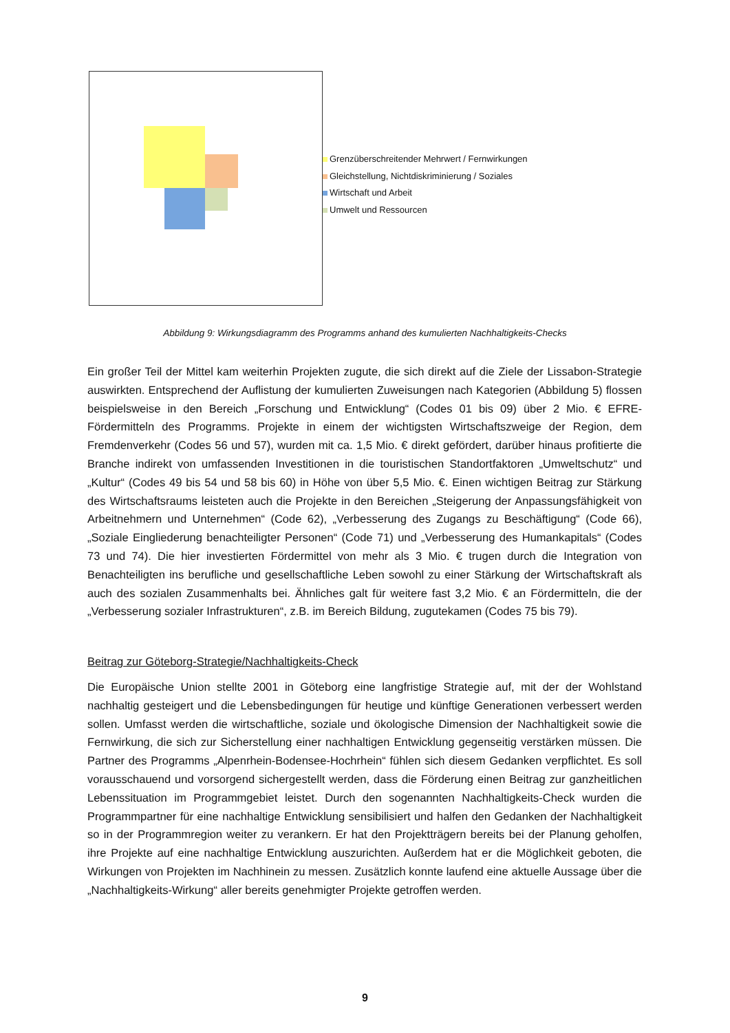Grenzüberschreitender Mehrwert / Fernwirkungen
Gleichstellung, Nichtdiskriminierung / Soziales
Wirtschaft und Arbeit
Umwelt und Ressourcen
Abbildung 9: Wirkungsdiagramm des Programms anhand des kumulierten Nachhaltigkeits-Checks
Ein großer Teil der Mittel kam weiterhin Projekten zugute, die sich direkt auf die Ziele der Lissabon-Strategie auswirkten. Entsprechend der Auflistung der kumulierten Zuweisungen nach Kategorien (Abbildung 5) flossen beispielsweise in den Bereich „Forschung und Entwicklung“ (Codes 01 bis 09) über 2 Mio. € EFRE-Fördermitteln des Programms. Projekte in einem der wichtigsten Wirtschaftszweige der Region, dem Fremdenverkehr (Codes 56 und 57), wurden mit ca. 1,5 Mio. € direkt gefördert, darüber hinaus profitierte die Branche indirekt von umfassenden Investitionen in die touristischen Standortfaktoren „Umweltschutz“ und „Kultur“ (Codes 49 bis 54 und 58 bis 60) in Höhe von über 5,5 Mio. €. Einen wichtigen Beitrag zur Stärkung des Wirtschaftsraums leisteten auch die Projekte in den Bereichen „Steigerung der Anpassungsfähigkeit von Arbeitnehmern und Unternehmen“ (Code 62), „Verbesserung des Zugangs zu Beschäftigung“ (Code 66), „Soziale Eingliederung benachteiligter Personen“ (Code 71) und „Verbesserung des Humankapitals“ (Codes 73 und 74). Die hier investierten Fördermittel von mehr als 3 Mio. € trugen durch die Integration von Benachteiligten ins berufliche und gesellschaftliche Leben sowohl zu einer Stärkung der Wirtschaftskraft als auch des sozialen Zusammenhalts bei. Ähnliches galt für weitere fast 3,2 Mio. € an Fördermitteln, die der „Verbesserung sozialer Infrastrukturen“, z.B. im Bereich Bildung, zugutekamen (Codes 75 bis 79).
Beitrag zur Göteborg-Strategie/Nachhaltigkeits-Check
Die Europäische Union stellte 2001 in Göteborg eine langfristige Strategie auf, mit der der Wohlstand nachhaltig gesteigert und die Lebensbedingungen für heutige und künftige Generationen verbessert werden sollen. Umfasst werden die wirtschaftliche, soziale und ökologische Dimension der Nachhaltigkeit sowie die Fernwirkung, die sich zur Sicherstellung einer nachhaltigen Entwicklung gegenseitig verstärken müssen. Die Partner des Programms „Alpenrhein-Bodensee-Hochrhein“ fühlen sich diesem Gedanken verpflichtet. Es soll vorausschauend und vorsorgend sichergestellt werden, dass die Förderung einen Beitrag zur ganzheitlichen Lebenssituation im Programmgebiet leistet. Durch den sogenannten Nachhaltigkeits-Check wurden die Programmpartner für eine nachhaltige Entwicklung sensibilisiert und halfen den Gedanken der Nachhaltigkeit so in der Programmregion weiter zu verankern. Er hat den Projektträgern bereits bei der Planung geholfen, ihre Projekte auf eine nachhaltige Entwicklung auszurichten. Außerdem hat er die Möglichkeit geboten, die Wirkungen von Projekten im Nachhinein zu messen. Zusätzlich konnte laufend eine aktuelle Aussage über die „Nachhaltigkeits-Wirkung“ aller bereits genehmigter Projekte getroffen werden.
9